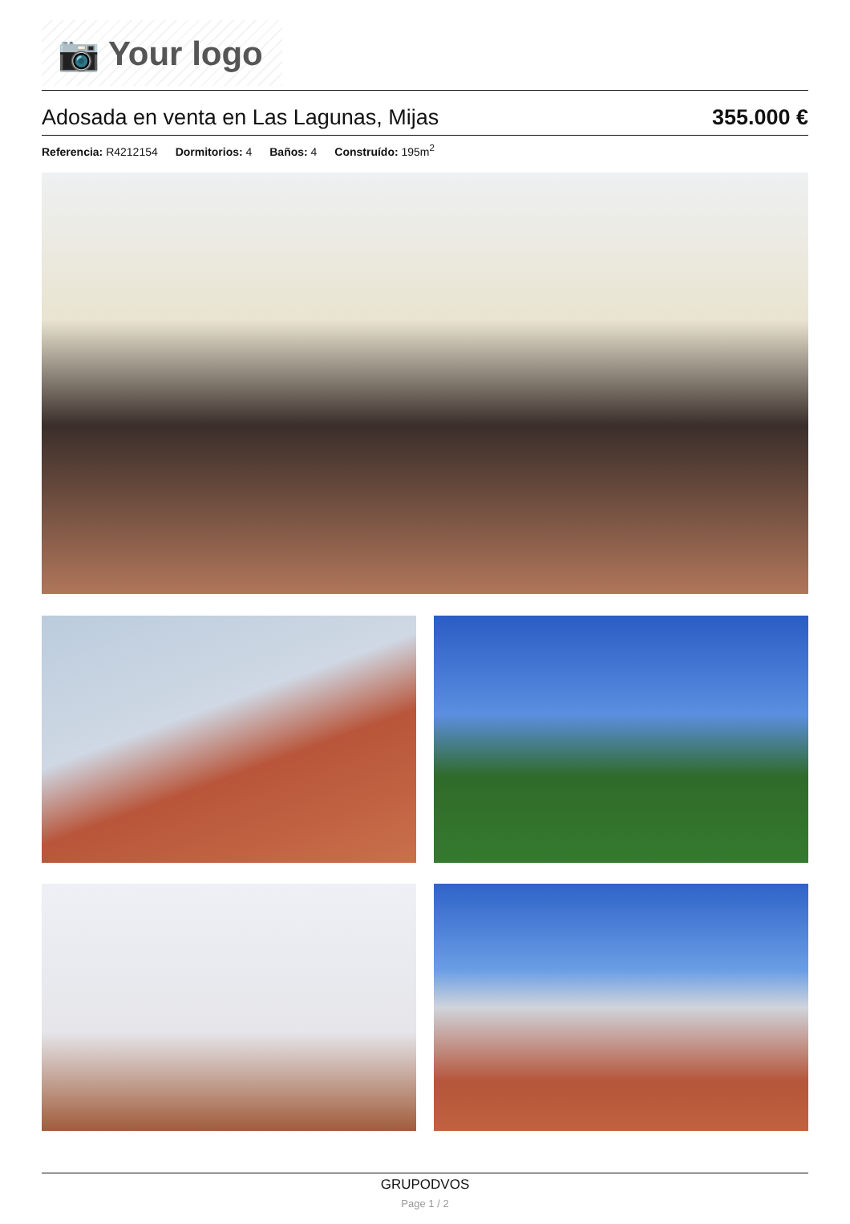📷 Your logo
Adosada en venta en Las Lagunas, Mijas 355.000 €
Referencia: R4212154 Dormitorios: 4 Baños: 4 Construído: 195m<sup>2</sup>
GRUPODVOS
Page 1 / 2